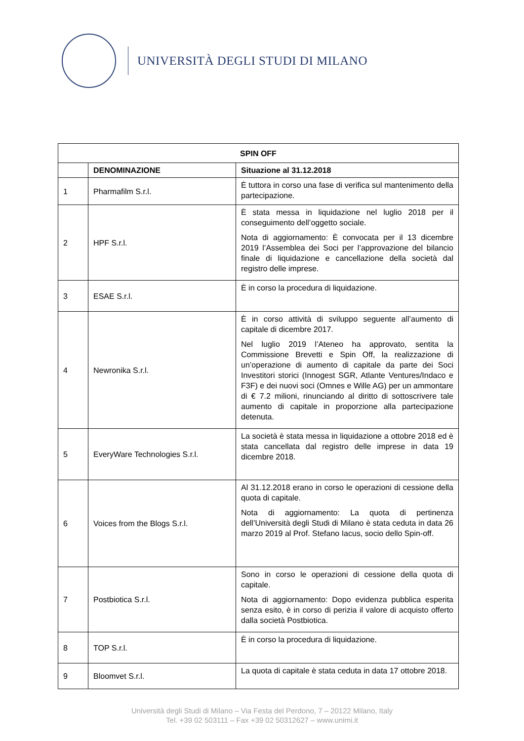UNIVERSITÀ DEGLI STUDI DI MILANO
| SPIN OFF | | |
| --- | --- | --- |
| | DENOMINAZIONE | Situazione al 31.12.2018 |
| 1 | Pharmafilm S.r.l. | È tuttora in corso una fase di verifica sul mantenimento della partecipazione. |
| 2 | HPF S.r.l. | È stata messa in liquidazione nel luglio 2018 per il conseguimento dell’oggetto sociale. Nota di aggiornamento: È convocata per il 13 dicembre 2019 l’Assemblea dei Soci per l’approvazione del bilancio finale di liquidazione e cancellazione della società dal registro delle imprese. |
| 3 | ESAE S.r.l. | È in corso la procedura di liquidazione. |
| 4 | Newronika S.r.l. | È in corso attività di sviluppo seguente all’aumento di capitale di dicembre 2017. Nel luglio 2019 l’Ateneo ha approvato, sentita la Commissione Brevetti e Spin Off, la realizzazione di un’operazione di aumento di capitale da parte dei Soci Investitori storici (Innogest SGR, Atlante Ventures/Indaco e F3F) e dei nuovi soci (Omnes e Wille AG) per un ammontare di € 7.2 milioni, rinunciando al diritto di sottoscrivere tale aumento di capitale in proporzione alla partecipazione detenuta. |
| 5 | EveryWare Technologies S.r.l. | La società è stata messa in liquidazione a ottobre 2018 ed è stata cancellata dal registro delle imprese in data 19 dicembre 2018. |
| 6 | Voices from the Blogs S.r.l. | Al 31.12.2018 erano in corso le operazioni di cessione della quota di capitale. Nota di aggiornamento: La quota di pertinenza dell’Università degli Studi di Milano è stata ceduta in data 26 marzo 2019 al Prof. Stefano Iacus, socio dello Spin-off. |
| 7 | Postbiotica S.r.l. | Sono in corso le operazioni di cessione della quota di capitale. Nota di aggiornamento: Dopo evidenza pubblica esperita senza esito, è in corso di perizia il valore di acquisto offerto dalla società Postbiotica. |
| 8 | TOP S.r.l. | È in corso la procedura di liquidazione. |
| 9 | Bloomvet S.r.l. | La quota di capitale è stata ceduta in data 17 ottobre 2018. |
Università degli Studi di Milano – Via Festa del Perdono, 7 – 20122 Milano, Italy
Tel. +39 02 503111 – Fax +39 02 50312627 – www.unimi.it